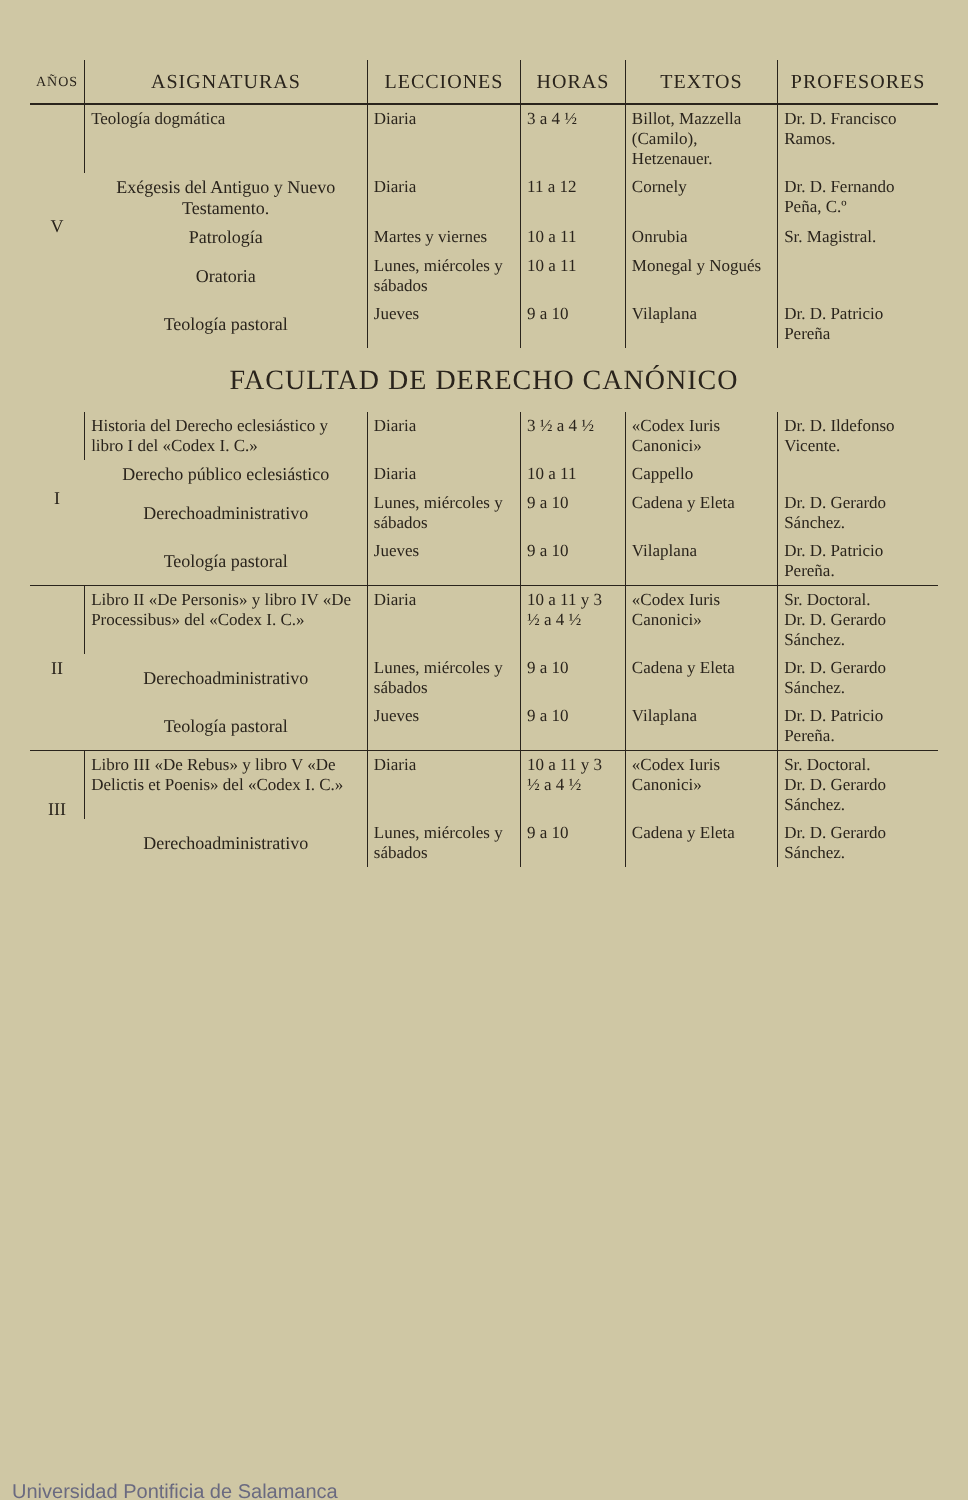| AÑOS | ASIGNATURAS | LECCIONES | HORAS | TEXTOS | PROFESORES |
| --- | --- | --- | --- | --- | --- |
| V | Teología dogmática | Diaria | 3 a 4 ½ | Billot, Mazzella (Camilo), Hetzenauer. | Dr. D. Francisco Ramos. |
| | Exégesis del Antiguo y Nuevo Testamento. | Diaria | 11 a 12 | Cornely | Dr. D. Fernando Peña, C.º |
| | Patrología | Martes y viernes | 10 a 11 | Onrubia | Sr. Magistral. |
| | Oratoria | Lunes, miércoles y sábados | 10 a 11 | Monegal y Nogués | |
| | Teología pastoral | Jueves | 9 a 10 | Vilaplana | Dr. D. Patricio Pereña |
| FACULTAD DE DERECHO CANÓNICO | | | | | |
| I | Historia del Derecho eclesiástico y libro I del «Codex I. C.» | Diaria | 3 ½ a 4 ½ | «Codex Iuris Canonici» | Dr. D. Ildefonso Vicente. |
| | Derecho público eclesiástico | Diaria | 10 a 11 | Cappello | |
| | Derechoadministrativo | Lunes, miércoles y sábados | 9 a 10 | Cadena y Eleta | Dr. D. Gerardo Sánchez. |
| | Teología pastoral | Jueves | 9 a 10 | Vilaplana | Dr. D. Patricio Pereña. |
| II | Libro II «De Personis» y libro IV «De Processibus» del «Codex I. C.» | Diaria | 10 a 11 y 3 ½ a 4 ½ | «Codex Iuris Canonici» | Sr. Doctoral. Dr. D. Gerardo Sánchez. |
| | Derechoadministrativo | Lunes, miércoles y sábados | 9 a 10 | Cadena y Eleta | Dr. D. Gerardo Sánchez. |
| | Teología pastoral | Jueves | 9 a 10 | Vilaplana | Dr. D. Patricio Pereña. |
| III | Libro III «De Rebus» y libro V «De Delictis et Poenis» del «Codex I. C.» | Diaria | 10 a 11 y 3 ½ a 4 ½ | «Codex Iuris Canonici» | Sr. Doctoral. Dr. D. Gerardo Sánchez. |
| | Derechoadministrativo | Lunes, miércoles y sábados | 9 a 10 | Cadena y Eleta | Dr. D. Gerardo Sánchez. |
Universidad Pontificia de Salamanca